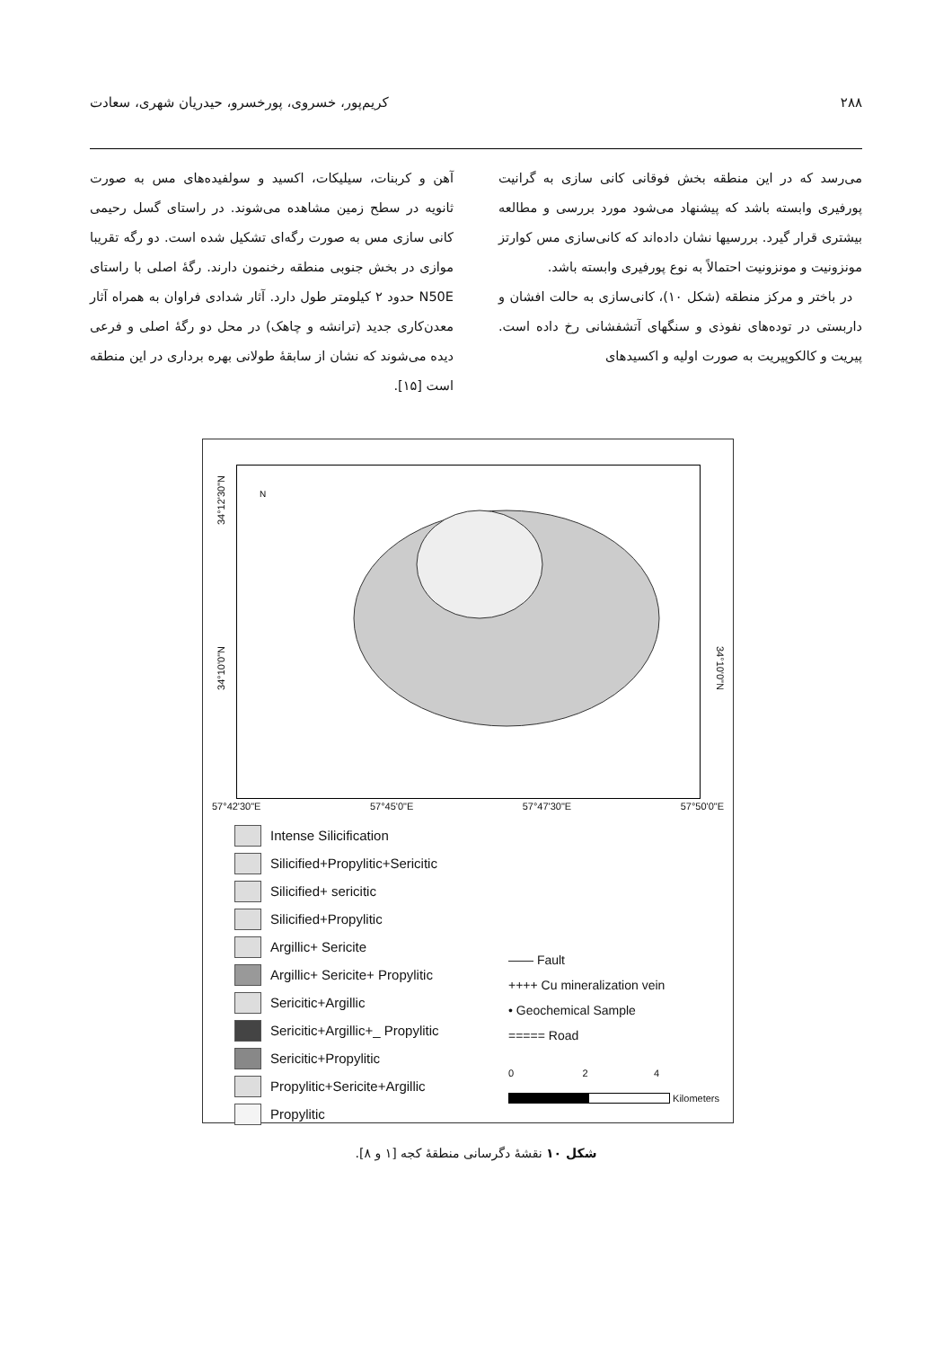۲۸۸ کریم‌پور، خسروی، پورخسرو، حیدریان شهری، سعادت
می‌رسد که در این منطقه بخش فوقانی کانی سازی به گرانیت پورفیری وابسته باشد که پیشنهاد می‌شود مورد بررسی و مطالعه بیشتری قرار گیرد. بررسیها نشان داده‌اند که کانی‌سازی مس کوارتز مونزونیت و مونزونیت احتمالاً به نوع پورفیری وابسته باشد.
در باختر و مرکز منطقه (شکل ۱۰)، کانی‌سازی به حالت افشان و داربستی در توده‌های نفوذی و سنگهای آتشفشانی رخ داده است. پیریت و کالکوپیریت به صورت اولیه و اکسیدهای
آهن و کربنات، سیلیکات، اکسید و سولفیده‌های مس به صورت ثانویه در سطح زمین مشاهده می‌شوند. در راستای گسل رحیمی کانی سازی مس به صورت رگه‌ای تشکیل شده است. دو رگه تقریبا موازی در بخش جنوبی منطقه رخنمون دارند. رگهٔ اصلی با راستای N50E حدود ۲ کیلومتر طول دارد. آثار شدادی فراوان به همراه آثار معدن‌کاری جدید (ترانشه و چاهک) در محل دو رگهٔ اصلی و فرعی دیده می‌شوند که نشان از سابقهٔ طولانی بهره برداری در این منطقه است [۱۵].
N
34°12'30"N
34°10'0"N
34°10'0"N
57°42'30"E 57°45'0"E 57°47'30"E 57°50'0"E
Intense Silicification
Silicified+Propylitic+Sericitic
Silicified+ sericitic
Silicified+Propylitic
Argillic+ Sericite
Argillic+ Sericite+ Propylitic
Sericitic+Argillic
Sericitic+Argillic+_ Propylitic
Sericitic+Propylitic
Propylitic+Sericite+Argillic
Propylitic
—— Fault
++++ Cu mineralization vein
• Geochemical Sample
===== Road
0 2 4
Kilometers
شکل ۱۰ نقشهٔ دگرسانی منطقهٔ کجه [۱ و ۸].